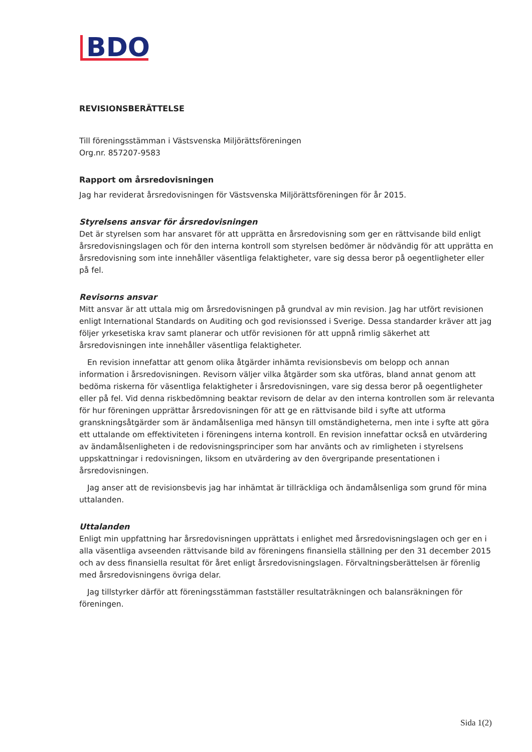BDO
REVISIONSBERÄTTELSE
Till föreningsstämman i Västsvenska Miljörättsföreningen
Org.nr. 857207-9583
Rapport om årsredovisningen
Jag har reviderat årsredovisningen för Västsvenska Miljörättsföreningen för år 2015.
Styrelsens ansvar för årsredovisningen
Det är styrelsen som har ansvaret för att upprätta en årsredovisning som ger en rättvisande bild enligt årsredovisningslagen och för den interna kontroll som styrelsen bedömer är nödvändig för att upprätta en årsredovisning som inte innehåller väsentliga felaktigheter, vare sig dessa beror på oegentligheter eller på fel.
Revisorns ansvar
Mitt ansvar är att uttala mig om årsredovisningen på grundval av min revision. Jag har utfört revisionen enligt International Standards on Auditing och god revisionssed i Sverige. Dessa standarder kräver att jag följer yrkesetiska krav samt planerar och utför revisionen för att uppnå rimlig säkerhet att årsredovisningen inte innehåller väsentliga felaktigheter.
En revision innefattar att genom olika åtgärder inhämta revisionsbevis om belopp och annan information i årsredovisningen. Revisorn väljer vilka åtgärder som ska utföras, bland annat genom att bedöma riskerna för väsentliga felaktigheter i årsredovisningen, vare sig dessa beror på oegentligheter eller på fel. Vid denna riskbedömning beaktar revisorn de delar av den interna kontrollen som är relevanta för hur föreningen upprättar årsredovisningen för att ge en rättvisande bild i syfte att utforma granskningsåtgärder som är ändamålsenliga med hänsyn till omständigheterna, men inte i syfte att göra ett uttalande om effektiviteten i föreningens interna kontroll. En revision innefattar också en utvärdering av ändamålsenligheten i de redovisningsprinciper som har använts och av rimligheten i styrelsens uppskattningar i redovisningen, liksom en utvärdering av den övergripande presentationen i årsredovisningen.
Jag anser att de revisionsbevis jag har inhämtat är tillräckliga och ändamålsenliga som grund för mina uttalanden.
Uttalanden
Enligt min uppfattning har årsredovisningen upprättats i enlighet med årsredovisningslagen och ger en i alla väsentliga avseenden rättvisande bild av föreningens finansiella ställning per den 31 december 2015 och av dess finansiella resultat för året enligt årsredovisningslagen. Förvaltningsberättelsen är förenlig med årsredovisningens övriga delar.
Jag tillstyrker därför att föreningsstämman fastställer resultaträkningen och balansräkningen för föreningen.
Sida 1(2)